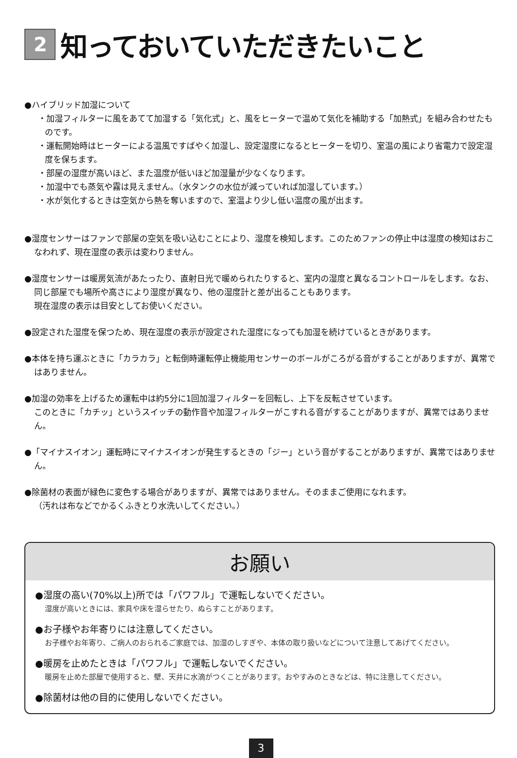2 知っておいていただきたいこと
●ハイブリッド加湿について
・加湿フィルターに風をあてて加湿する「気化式」と、風をヒーターで温めて気化を補助する「加熱式」を組み合わせたものです。
・運転開始時はヒーターによる温風ですばやく加湿し、設定湿度になるとヒーターを切り、室温の風により省電力で設定湿度を保ちます。
・部屋の湿度が高いほど、また温度が低いほど加湿量が少なくなります。
・加湿中でも蒸気や霧は見えません。（水タンクの水位が減っていれば加湿しています。）
・水が気化するときは空気から熱を奪いますので、室温より少し低い温度の風が出ます。
●湿度センサーはファンで部屋の空気を吸い込むことにより、湿度を検知します。このためファンの停止中は湿度の検知はおこなわれず、現在湿度の表示は変わりません。
●湿度センサーは暖房気流があたったり、直射日光で暖められたりすると、室内の湿度と異なるコントロールをします。なお、同じ部屋でも場所や高さにより湿度が異なり、他の湿度計と差が出ることもあります。
現在湿度の表示は目安としてお使いください。
●設定された湿度を保つため、現在湿度の表示が設定された湿度になっても加湿を続けているときがあります。
●本体を持ち運ぶときに「カラカラ」と転倒時運転停止機能用センサーのボールがころがる音がすることがありますが、異常ではありません。
●加湿の効率を上げるため運転中は約5分に1回加湿フィルターを回転し、上下を反転させています。
このときに「カチッ」というスイッチの動作音や加湿フィルターがこすれる音がすることがありますが、異常ではありません。
●「マイナスイオン」運転時にマイナスイオンが発生するときの「ジー」という音がすることがありますが、異常ではありません。
●除菌材の表面が緑色に変色する場合がありますが、異常ではありません。そのままご使用になれます。
（汚れは布などでかるくふきとり水洗いしてください。）
お願い
●湿度の高い(70%以上)所では「パワフル」で運転しないでください。
湿度が高いときには、家具や床を湿らせたり、ぬらすことがあります。
●お子様やお年寄りには注意してください。
お子様やお年寄り、ご病人のおられるご家庭では、加湿のしすぎや、本体の取り扱いなどについて注意してあげてください。
●暖房を止めたときは「パワフル」で運転しないでください。
暖房を止めた部屋で使用すると、壁、天井に水滴がつくことがあります。おやすみのときなどは、特に注意してください。
●除菌材は他の目的に使用しないでください。
3